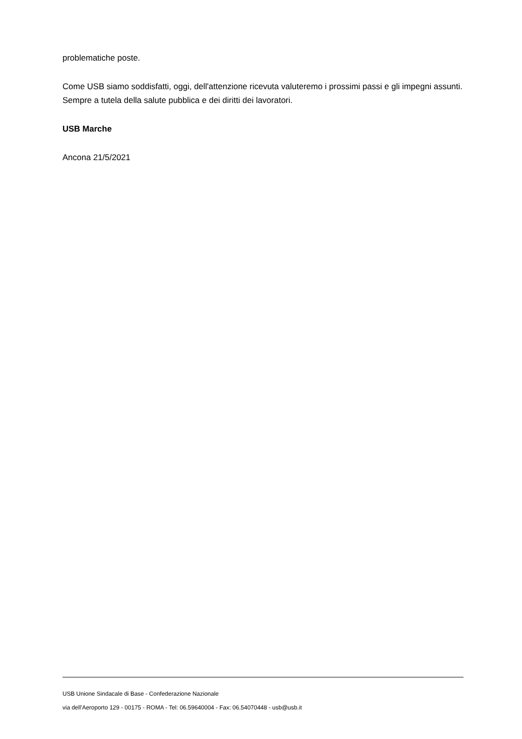problematiche poste.
Come USB siamo soddisfatti, oggi, dell'attenzione ricevuta valuteremo i prossimi passi e gli impegni assunti. Sempre a tutela della salute pubblica e dei diritti dei lavoratori.
USB Marche
Ancona 21/5/2021
USB Unione Sindacale di Base - Confederazione Nazionale
via dell'Aeroporto 129 - 00175 - ROMA - Tel: 06.59640004 - Fax: 06.54070448 - usb@usb.it